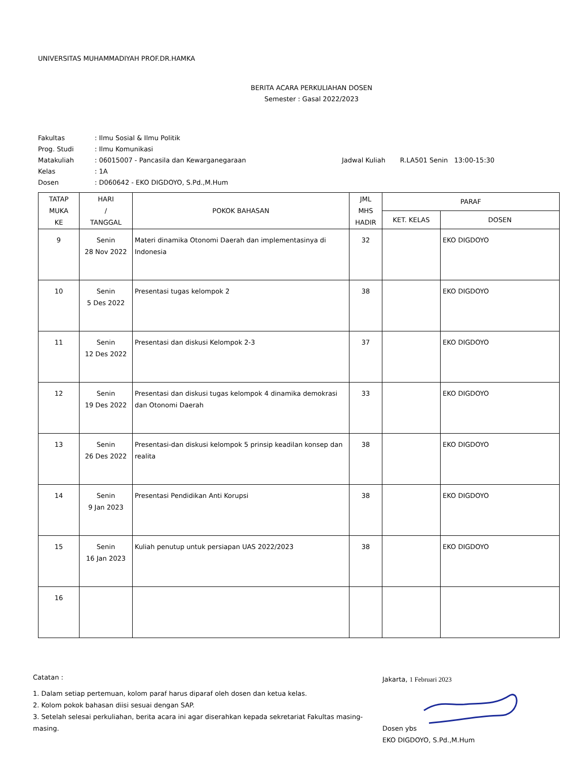UNIVERSITAS MUHAMMADIYAH PROF.DR.HAMKA
BERITA ACARA PERKULIAHAN DOSEN
Semester : Gasal 2022/2023
| Fakultas | : Ilmu Sosial & Ilmu Politik | |
| Prog. Studi | : Ilmu Komunikasi | |
| Matakuliah | : 06015007 - Pancasila dan Kewarganegaraan | Jadwal Kuliah R.LA501 Senin 13:00-15:30 |
| Kelas | : 1A | |
| Dosen | : D060642 - EKO DIGDOYO, S.Pd.,M.Hum | |
| TATAP MUKA KE | HARI / TANGGAL | POKOK BAHASAN | JML MHS HADIR | PARAF | |
| --- | --- | --- | --- | --- | --- |
| | | | | KET. KELAS | DOSEN |
| 9 | Senin 28 Nov 2022 | Materi dinamika Otonomi Daerah dan implementasinya di Indonesia | 32 | | EKO DIGDOYO |
| 10 | Senin 5 Des 2022 | Presentasi tugas kelompok 2 | 38 | | EKO DIGDOYO |
| 11 | Senin 12 Des 2022 | Presentasi dan diskusi Kelompok 2-3 | 37 | | EKO DIGDOYO |
| 12 | Senin 19 Des 2022 | Presentasi dan diskusi tugas kelompok 4 dinamika demokrasi dan Otonomi Daerah | 33 | | EKO DIGDOYO |
| 13 | Senin 26 Des 2022 | Presentasi-dan diskusi kelompok 5 prinsip keadilan konsep dan realita | 38 | | EKO DIGDOYO |
| 14 | Senin 9 Jan 2023 | Presentasi Pendidikan Anti Korupsi | 38 | | EKO DIGDOYO |
| 15 | Senin 16 Jan 2023 | Kuliah penutup untuk persiapan UAS 2022/2023 | 38 | | EKO DIGDOYO |
| 16 | | | | | |
Catatan :
1. Dalam setiap pertemuan, kolom paraf harus diparaf oleh dosen dan ketua kelas.
2. Kolom pokok bahasan diisi sesuai dengan SAP.
3. Setelah selesai perkuliahan, berita acara ini agar diserahkan kepada sekretariat Fakultas masing-masing.
Jakarta, 1 Februari 2023
Dosen ybs
EKO DIGDOYO, S.Pd.,M.Hum